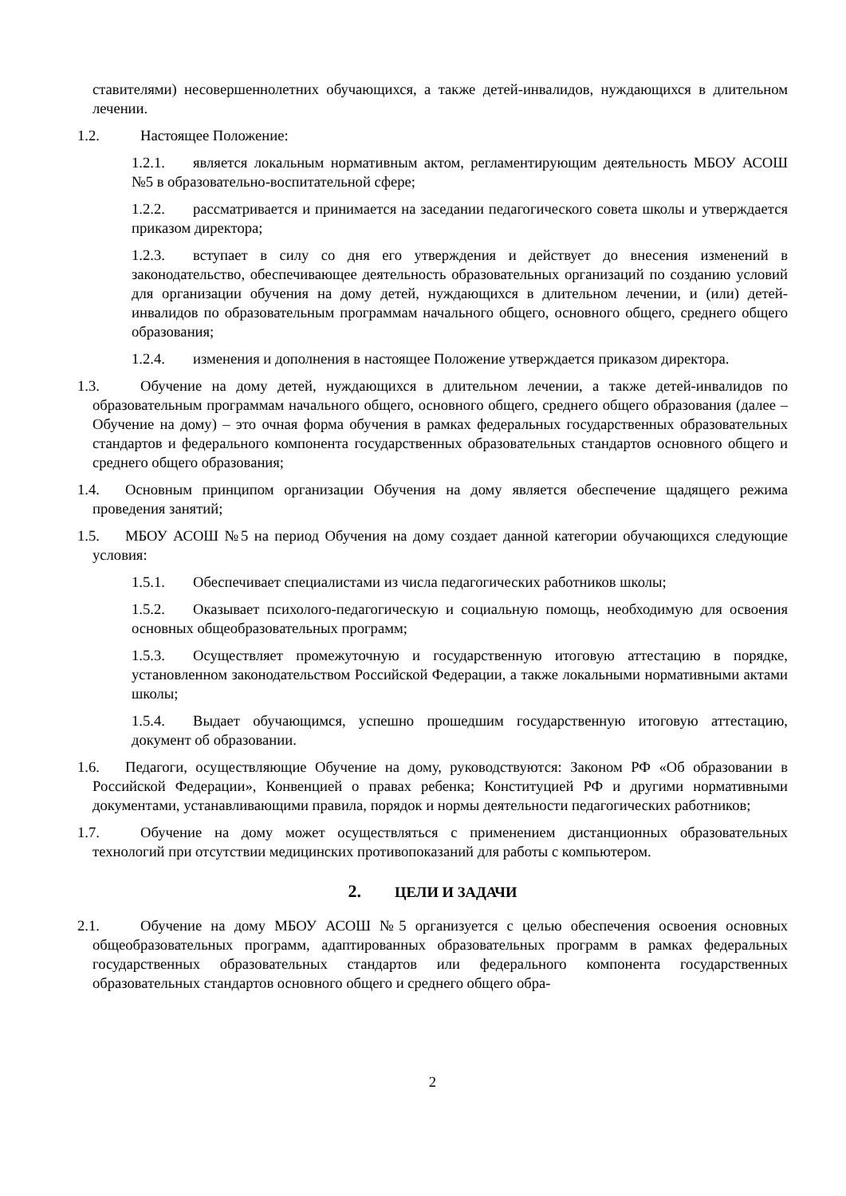ставителями) несовершеннолетних обучающихся, а также детей-инвалидов, нуждающихся в длительном лечении.
1.2. Настоящее Положение:
1.2.1. является локальным нормативным актом, регламентирующим деятельность МБОУ АСОШ №5 в образовательно-воспитательной сфере;
1.2.2. рассматривается и принимается на заседании педагогического совета школы и утверждается приказом директора;
1.2.3. вступает в силу со дня его утверждения и действует до внесения изменений в законодательство, обеспечивающее деятельность образовательных организаций по созданию условий для организации обучения на дому детей, нуждающихся в длительном лечении, и (или) детей-инвалидов по образовательным программам начального общего, основного общего, среднего общего образования;
1.2.4. изменения и дополнения в настоящее Положение утверждается приказом директора.
1.3. Обучение на дому детей, нуждающихся в длительном лечении, а также детей-инвалидов по образовательным программам начального общего, основного общего, среднего общего образования (далее – Обучение на дому) – это очная форма обучения в рамках федеральных государственных образовательных стандартов и федерального компонента государственных образовательных стандартов основного общего и среднего общего образования;
1.4. Основным принципом организации Обучения на дому является обеспечение щадящего режима проведения занятий;
1.5. МБОУ АСОШ №5 на период Обучения на дому создает данной категории обучающихся следующие условия:
1.5.1. Обеспечивает специалистами из числа педагогических работников школы;
1.5.2. Оказывает психолого-педагогическую и социальную помощь, необходимую для освоения основных общеобразовательных программ;
1.5.3. Осуществляет промежуточную и государственную итоговую аттестацию в порядке, установленном законодательством Российской Федерации, а также локальными нормативными актами школы;
1.5.4. Выдает обучающимся, успешно прошедшим государственную итоговую аттестацию, документ об образовании.
1.6. Педагоги, осуществляющие Обучение на дому, руководствуются: Законом РФ «Об образовании в Российской Федерации», Конвенцией о правах ребенка; Конституцией РФ и другими нормативными документами, устанавливающими правила, порядок и нормы деятельности педагогических работников;
1.7. Обучение на дому может осуществляться с применением дистанционных образовательных технологий при отсутствии медицинских противопоказаний для работы с компьютером.
2. ЦЕЛИ И ЗАДАЧИ
2.1. Обучение на дому МБОУ АСОШ №5 организуется с целью обеспечения освоения основных общеобразовательных программ, адаптированных образовательных программ в рамках федеральных государственных образовательных стандартов или федерального компонента государственных образовательных стандартов основного общего и среднего общего обра-
2